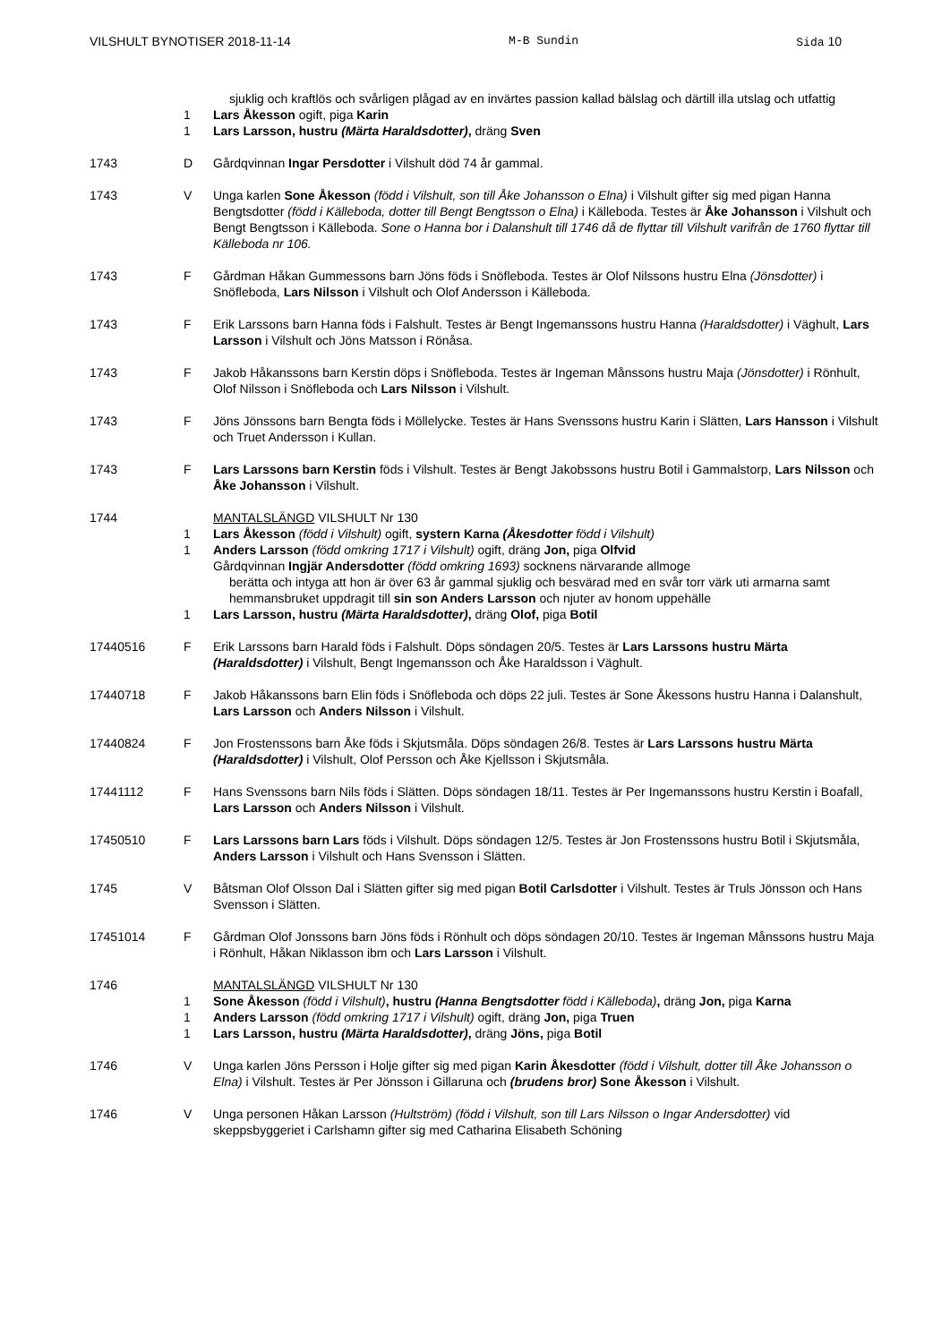VILSHULT BYNOTISER 2018-11-14 M-B Sundin Sida 10
sjuklig och kraftlös och svårligen plågad av en invärtes passion kallad bälslag och därtill illa utslag och utfattig
1 Lars Åkesson ogift, piga Karin
1 Lars Larsson, hustru (Märta Haraldsdotter), dräng Sven
1743 D Gårdqvinnan Ingar Persdotter i Vilshult död 74 år gammal.
1743 V Unga karlen Sone Åkesson (född i Vilshult, son till Åke Johansson o Elna) i Vilshult gifter sig med pigan Hanna Bengtsdotter (född i Källeboda, dotter till Bengt Bengtsson o Elna) i Källeboda. Testes är Åke Johansson i Vilshult och Bengt Bengtsson i Källeboda. Sone o Hanna bor i Dalanshult till 1746 då de flyttar till Vilshult varifrån de 1760 flyttar till Källeboda nr 106.
1743 F Gårdman Håkan Gummessons barn Jöns föds i Snöfleboda. Testes är Olof Nilssons hustru Elna (Jönsdotter) i Snöfleboda, Lars Nilsson i Vilshult och Olof Andersson i Källeboda.
1743 F Erik Larssons barn Hanna föds i Falshult. Testes är Bengt Ingemanssons hustru Hanna (Haraldsdotter) i Väghult, Lars Larsson i Vilshult och Jöns Matsson i Rönåsa.
1743 F Jakob Håkanssons barn Kerstin döps i Snöfleboda. Testes är Ingeman Månssons hustru Maja (Jönsdotter) i Rönhult, Olof Nilsson i Snöfleboda och Lars Nilsson i Vilshult.
1743 F Jöns Jönssons barn Bengta föds i Möllelycke. Testes är Hans Svenssons hustru Karin i Slätten, Lars Hansson i Vilshult och Truet Andersson i Kullan.
1743 F Lars Larssons barn Kerstin föds i Vilshult. Testes är Bengt Jakobssons hustru Botil i Gammalstorp, Lars Nilsson och Åke Johansson i Vilshult.
1744 MANTALSLÄNGD VILSHULT Nr 130
1 Lars Åkesson (född i Vilshult) ogift, systern Karna (Åkesdotter född i Vilshult)
1 Anders Larsson (född omkring 1717 i Vilshult) ogift, dräng Jon, piga Olfvid
Gårdqvinnan Ingjär Andersdotter (född omkring 1693) socknens närvarande allmoge
berätta och intyga att hon är över 63 år gammal sjuklig och besvärad med en svår torr värk uti armarna samt hemmansbruket uppdragit till sin son Anders Larsson och njuter av honom uppehälle
1 Lars Larsson, hustru (Märta Haraldsdotter), dräng Olof, piga Botil
17440516 F Erik Larssons barn Harald föds i Falshult. Döps söndagen 20/5. Testes är Lars Larssons hustru Märta (Haraldsdotter) i Vilshult, Bengt Ingemansson och Åke Haraldsson i Väghult.
17440718 F Jakob Håkanssons barn Elin föds i Snöfleboda och döps 22 juli. Testes är Sone Åkessons hustru Hanna i Dalanshult, Lars Larsson och Anders Nilsson i Vilshult.
17440824 F Jon Frostenssons barn Åke föds i Skjutsmåla. Döps söndagen 26/8. Testes är Lars Larssons hustru Märta (Haraldsdotter) i Vilshult, Olof Persson och Åke Kjellsson i Skjutsmåla.
17441112 F Hans Svenssons barn Nils föds i Slätten. Döps söndagen 18/11. Testes är Per Ingemanssons hustru Kerstin i Boafall, Lars Larsson och Anders Nilsson i Vilshult.
17450510 F Lars Larssons barn Lars föds i Vilshult. Döps söndagen 12/5. Testes är Jon Frostenssons hustru Botil i Skjutsmåla, Anders Larsson i Vilshult och Hans Svensson i Slätten.
1745 V Båtsman Olof Olsson Dal i Slätten gifter sig med pigan Botil Carlsdotter i Vilshult. Testes är Truls Jönsson och Hans Svensson i Slätten.
17451014 F Gårdman Olof Jonssons barn Jöns föds i Rönhult och döps söndagen 20/10. Testes är Ingeman Månssons hustru Maja i Rönhult, Håkan Niklasson ibm och Lars Larsson i Vilshult.
1746 MANTALSLÄNGD VILSHULT Nr 130
1 Sone Åkesson (född i Vilshult), hustru (Hanna Bengtsdotter född i Källeboda), dräng Jon, piga Karna
1 Anders Larsson (född omkring 1717 i Vilshult) ogift, dräng Jon, piga Truen
1 Lars Larsson, hustru (Märta Haraldsdotter), dräng Jöns, piga Botil
1746 V Unga karlen Jöns Persson i Holje gifter sig med pigan Karin Åkesdotter (född i Vilshult, dotter till Åke Johansson o Elna) i Vilshult. Testes är Per Jönsson i Gillaruna och (brudens bror) Sone Åkesson i Vilshult.
1746 V Unga personen Håkan Larsson (Hultström) (född i Vilshult, son till Lars Nilsson o Ingar Andersdotter) vid skeppsbyggeriet i Carlshamn gifter sig med Catharina Elisabeth Schöning